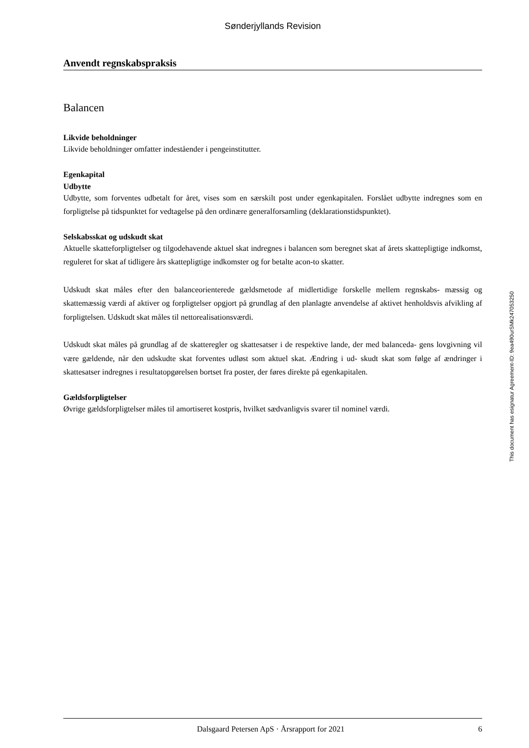Sønderjyllands Revision
Anvendt regnskabspraksis
Balancen
Likvide beholdninger
Likvide beholdninger omfatter indeståender i pengeinstitutter.
Egenkapital
Udbytte
Udbytte, som forventes udbetalt for året, vises som en særskilt post under egenkapitalen. Forslået udbytte indregnes som en forpligtelse på tidspunktet for vedtagelse på den ordinære generalforsamling (deklarationstidspunktet).
Selskabsskat og udskudt skat
Aktuelle skatteforpligtelser og tilgodehavende aktuel skat indregnes i balancen som beregnet skat af årets skattepligtige indkomst, reguleret for skat af tidligere års skattepligtige indkomster og for betalte acon-to skatter.
Udskudt skat måles efter den balanceorienterede gældsmetode af midlertidige forskelle mellem regnskabs- mæssig og skattemæssig værdi af aktiver og forpligtelser opgjort på grundlag af den planlagte anvendelse af aktivet henholdsvis afvikling af forpligtelsen. Udskudt skat måles til nettorealisationsværdi.
Udskudt skat måles på grundlag af de skatteregler og skattesatser i de respektive lande, der med balanceda- gens lovgivning vil være gældende, når den udskudte skat forventes udløst som aktuel skat. Ændring i ud- skudt skat som følge af ændringer i skattesatser indregnes i resultatopgørelsen bortset fra poster, der føres direkte på egenkapitalen.
Gældsforpligtelser
Øvrige gældsforpligtelser måles til amortiseret kostpris, hvilket sædvanligvis svarer til nominel værdi.
Dalsgaard Petersen ApS · Årsrapport for 2021 6
This document has esignatur Agreement-ID: 9ea490urSMk247053250